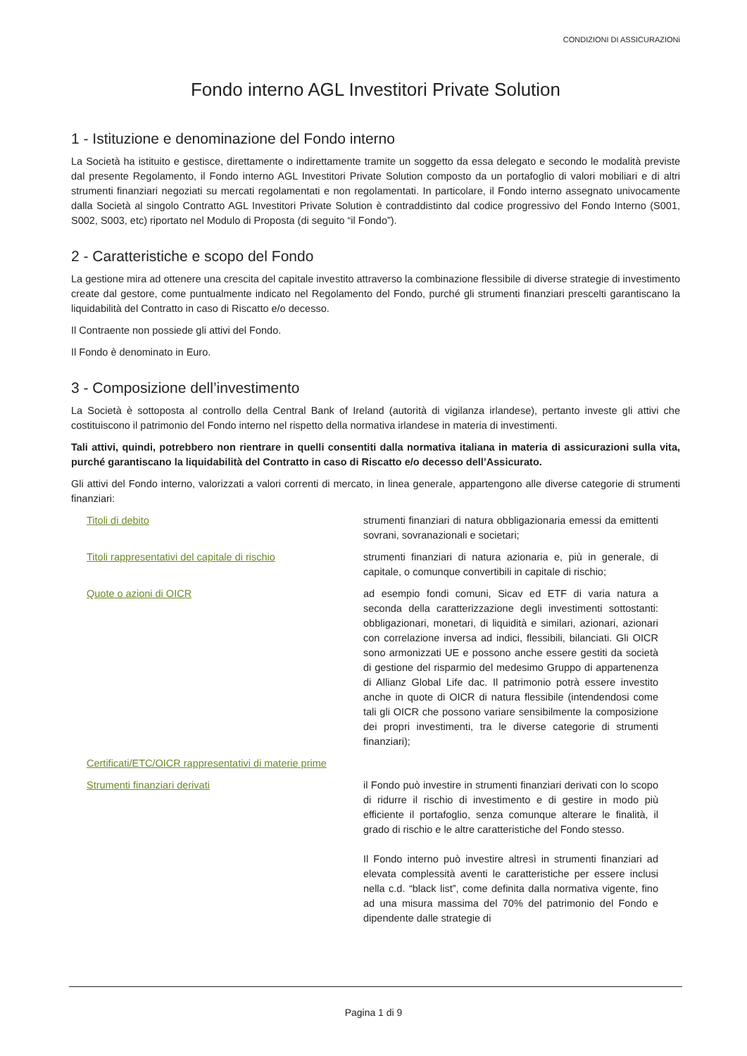CONDIZIONI DI ASSICURAZIONi
Fondo interno AGL Investitori Private Solution
1 - Istituzione e denominazione del Fondo interno
La Società ha istituito e gestisce, direttamente o indirettamente tramite un soggetto da essa delegato e secondo le modalità previste dal presente Regolamento, il Fondo interno AGL Investitori Private Solution composto da un portafoglio di valori mobiliari e di altri strumenti finanziari negoziati su mercati regolamentati e non regolamentati. In particolare, il Fondo interno assegnato univocamente dalla Società al singolo Contratto AGL Investitori Private Solution è contraddistinto dal codice progressivo del Fondo Interno (S001, S002, S003, etc) riportato nel Modulo di Proposta (di seguito “il Fondo”).
2 - Caratteristiche e scopo del Fondo
La gestione mira ad ottenere una crescita del capitale investito attraverso la combinazione flessibile di diverse strategie di investimento create dal gestore, come puntualmente indicato nel Regolamento del Fondo, purché gli strumenti finanziari prescelti garantiscano la liquidabilità del Contratto in caso di Riscatto e/o decesso.
Il Contraente non possiede gli attivi del Fondo.
Il Fondo è denominato in Euro.
3 - Composizione dell’investimento
La Società è sottoposta al controllo della Central Bank of Ireland (autorità di vigilanza irlandese), pertanto investe gli attivi che costituiscono il patrimonio del Fondo interno nel rispetto della normativa irlandese in materia di investimenti.
Tali attivi, quindi, potrebbero non rientrare in quelli consentiti dalla normativa italiana in materia di assicurazioni sulla vita, purché garantiscano la liquidabilità del Contratto in caso di Riscatto e/o decesso dell’Assicurato.
Gli attivi del Fondo interno, valorizzati a valori correnti di mercato, in linea generale, appartengono alle diverse categorie di strumenti finanziari:
| Titoli di debito | strumenti finanziari di natura obbligazionaria emessi da emittenti sovrani, sovranazionali e societari; |
| Titoli rappresentativi del capitale di rischio | strumenti finanziari di natura azionaria e, più in generale, di capitale, o comunque convertibili in capitale di rischio; |
| Quote o azioni di OICR | ad esempio fondi comuni, Sicav ed ETF di varia natura a seconda della caratterizzazione degli investimenti sottostanti: obbligazionari, monetari, di liquidità e similari, azionari, azionari con correlazione inversa ad indici, flessibili, bilanciati. Gli OICR sono armonizzati UE e possono anche essere gestiti da società di gestione del risparmio del medesimo Gruppo di appartenenza di Allianz Global Life dac. Il patrimonio potrà essere investito anche in quote di OICR di natura flessibile (intendendosi come tali gli OICR che possono variare sensibilmente la composizione dei propri investimenti, tra le diverse categorie di strumenti finanziari); |
| Certificati/ETC/OICR rappresentativi di materie prime | |
| Strumenti finanziari derivati | il Fondo può investire in strumenti finanziari derivati con lo scopo di ridurre il rischio di investimento e di gestire in modo più efficiente il portafoglio, senza comunque alterare le finalità, il grado di rischio e le altre caratteristiche del Fondo stesso. Il Fondo interno può investire altresì in strumenti finanziari ad elevata complessità aventi le caratteristiche per essere inclusi nella c.d. “black list”, come definita dalla normativa vigente, fino ad una misura massima del 70% del patrimonio del Fondo e dipendente dalle strategie di |
Pagina 1 di 9